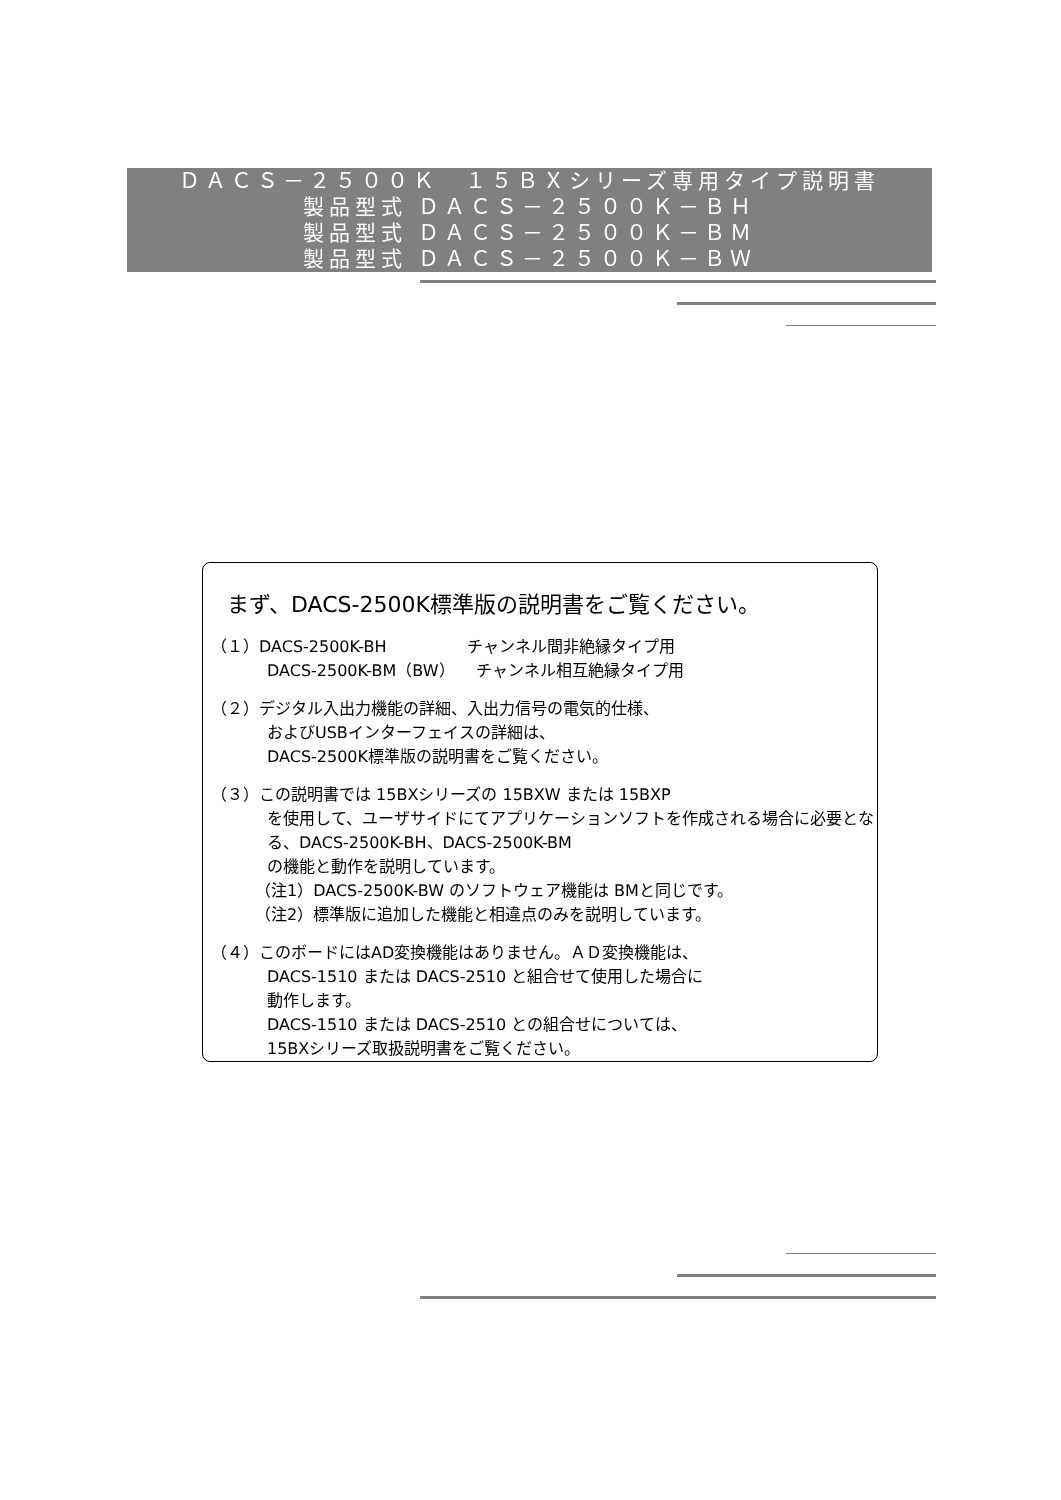ＤＡＣＳ－２５００Ｋ　１５ＢＸシリーズ専用タイプ説明書
製品型式 ＤＡＣＳ－２５００Ｋ－ＢＨ
製品型式 ＤＡＣＳ－２５００Ｋ－ＢＭ
製品型式 ＤＡＣＳ－２５００Ｋ－ＢＷ
まず、DACS-2500K標準版の説明書をご覧ください。
（１）DACS-2500K-BH　　　　　チャンネル間非絶縁タイプ用
DACS-2500K-BM（BW）　 チャンネル相互絶縁タイプ用
（２）デジタル入出力機能の詳細、入出力信号の電気的仕様、
およびUSBインターフェイスの詳細は、
DACS-2500K標準版の説明書をご覧ください。
（３）この説明書では 15BXシリーズの 15BXW または 15BXP
を使用して、ユーザサイドにてアプリケーションソフトを作成される場合に必要となる、DACS-2500K-BH、DACS-2500K-BM
の機能と動作を説明しています。
（注1）DACS-2500K-BW のソフトウェア機能は BMと同じです。
（注2）標準版に追加した機能と相違点のみを説明しています。
（４）このボードにはAD変換機能はありません。ＡＤ変換機能は、
DACS-1510 または DACS-2510 と組合せて使用した場合に
動作します。
DACS-1510 または DACS-2510 との組合せについては、
15BXシリーズ取扱説明書をご覧ください。